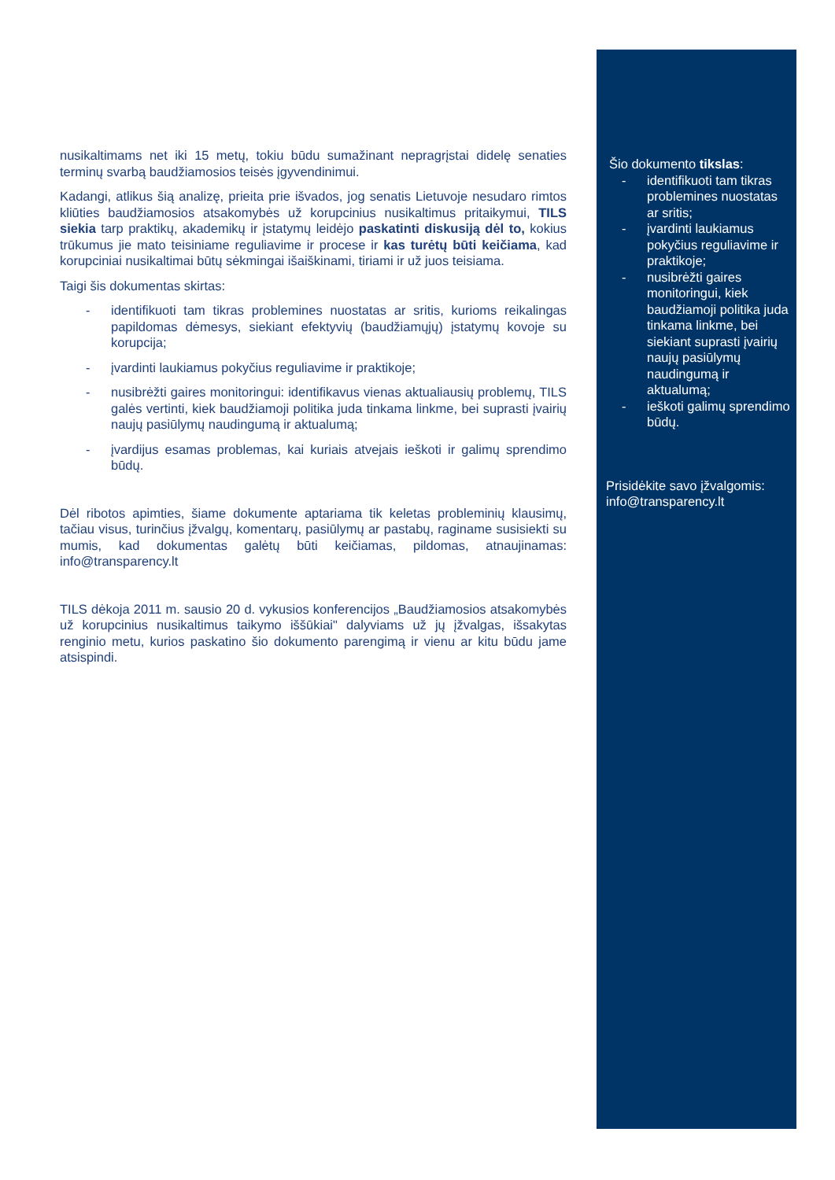nusikaltimams net iki 15 metų, tokiu būdu sumažinant nepragrįstai didelę senaties terminų svarbą baudžiamosios teisės įgyvendinimui.
Kadangi, atlikus šią analizę, prieita prie išvados, jog senatis Lietuvoje nesudaro rimtos kliūties baudžiamosios atsakomybės už korupcinius nusikaltimus pritaikymui, TILS siekia tarp praktikų, akademikų ir įstatymų leidėjo paskatinti diskusiją dėl to, kokius trūkumus jie mato teisiniame reguliavime ir procese ir kas turėtų būti keičiama, kad korupciniai nusikaltimai būtų sėkmingai išaiškinami, tiriami ir už juos teisiama.
Taigi šis dokumentas skirtas:
- identifikuoti tam tikras problemines nuostatas ar sritis, kurioms reikalingas papildomas dėmesys, siekiant efektyvių (baudžiamųjų) įstatymų kovoje su korupcija;
- įvardinti laukiamus pokyčius reguliavime ir praktikoje;
- nusibrėžti gaires monitoringui: identifikavus vienas aktualiausių problemų, TILS galės vertinti, kiek baudžiamoji politika juda tinkama linkme, bei suprasti įvairių naujų pasiūlymų naudingumą ir aktualumą;
- įvardijus esamas problemas, kai kuriais atvejais ieškoti ir galimų sprendimo būdų.
Dėl ribotos apimties, šiame dokumente aptariama tik keletas probleminių klausimų, tačiau visus, turinčius įžvalgų, komentarų, pasiūlymų ar pastabų, raginame susisiekti su mumis, kad dokumentas galėtų būti keičiamas, pildomas, atnaujinamas: info@transparency.lt
TILS dėkoja 2011 m. sausio 20 d. vykusios konferencijos „Baudžiamosios atsakomybės už korupcinius nusikaltimus taikymo iššūkiai" dalyviams už jų įžvalgas, išsakytas renginio metu, kurios paskatino šio dokumento parengimą ir vienu ar kitu būdu jame atsispindi.
Šio dokumento tikslas:
- identifikuoti tam tikras problemines nuostatas ar sritis;
- įvardinti laukiamus pokyčius reguliavime ir praktikoje;
- nusibrėžti gaires monitoringui, kiek baudžiamoji politika juda tinkama linkme, bei siekiant suprasti įvairių naujų pasiūlymų naudingumą ir aktualumą;
- ieškoti galimų sprendimo būdų.
Prisidėkite savo įžvalgomis: info@transparency.lt